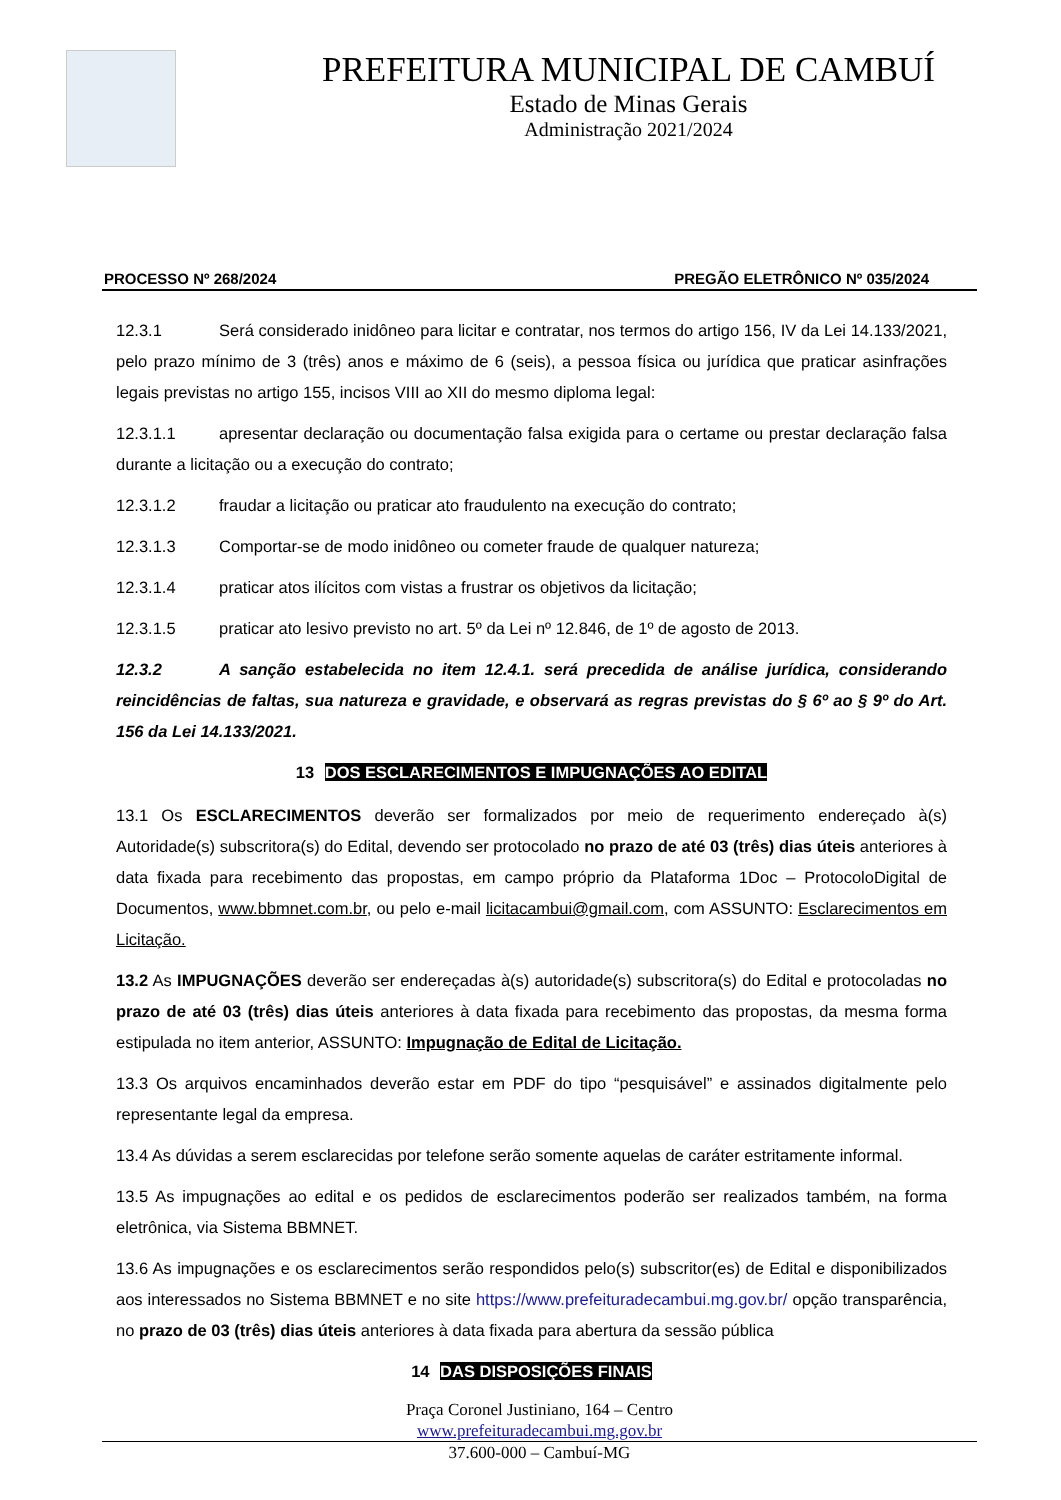PREFEITURA MUNICIPAL DE CAMBUÍ
Estado de Minas Gerais
Administração 2021/2024
PROCESSO Nº 268/2024 PREGÃO ELETRÔNICO Nº 035/2024
12.3.1 Será considerado inidôneo para licitar e contratar, nos termos do artigo 156, IV da Lei 14.133/2021, pelo prazo mínimo de 3 (três) anos e máximo de 6 (seis), a pessoa física ou jurídica que praticar asinfrações legais previstas no artigo 155, incisos VIII ao XII do mesmo diploma legal:
12.3.1.1 apresentar declaração ou documentação falsa exigida para o certame ou prestar declaração falsa durante a licitação ou a execução do contrato;
12.3.1.2 fraudar a licitação ou praticar ato fraudulento na execução do contrato;
12.3.1.3 Comportar-se de modo inidôneo ou cometer fraude de qualquer natureza;
12.3.1.4 praticar atos ilícitos com vistas a frustrar os objetivos da licitação;
12.3.1.5 praticar ato lesivo previsto no art. 5º da Lei nº 12.846, de 1º de agosto de 2013.
12.3.2 A sanção estabelecida no item 12.4.1. será precedida de análise jurídica, considerando reincidências de faltas, sua natureza e gravidade, e observará as regras previstas do § 6º ao § 9º do Art. 156 da Lei 14.133/2021.
13 DOS ESCLARECIMENTOS E IMPUGNAÇÕES AO EDITAL
13.1 Os ESCLARECIMENTOS deverão ser formalizados por meio de requerimento endereçado à(s) Autoridade(s) subscritora(s) do Edital, devendo ser protocolado no prazo de até 03 (três) dias úteis anteriores à data fixada para recebimento das propostas, em campo próprio da Plataforma 1Doc – ProtocoloDigital de Documentos, www.bbmnet.com.br, ou pelo e-mail licitacambui@gmail.com, com ASSUNTO: Esclarecimentos em Licitação.
13.2 As IMPUGNAÇÕES deverão ser endereçadas à(s) autoridade(s) subscritora(s) do Edital e protocoladas no prazo de até 03 (três) dias úteis anteriores à data fixada para recebimento das propostas, da mesma forma estipulada no item anterior, ASSUNTO: Impugnação de Edital de Licitação.
13.3 Os arquivos encaminhados deverão estar em PDF do tipo “pesquisável” e assinados digitalmente pelo representante legal da empresa.
13.4 As dúvidas a serem esclarecidas por telefone serão somente aquelas de caráter estritamente informal.
13.5 As impugnações ao edital e os pedidos de esclarecimentos poderão ser realizados também, na forma eletrônica, via Sistema BBMNET.
13.6 As impugnações e os esclarecimentos serão respondidos pelo(s) subscritor(es) de Edital e disponibilizados aos interessados no Sistema BBMNET e no site https://www.prefeituradecambui.mg.gov.br/ opção transparência, no prazo de 03 (três) dias úteis anteriores à data fixada para abertura da sessão pública
14 DAS DISPOSIÇÕES FINAIS
Praça Coronel Justiniano, 164 – Centro
www.prefeituradecambui.mg.gov.br
37.600-000 – Cambuí-MG